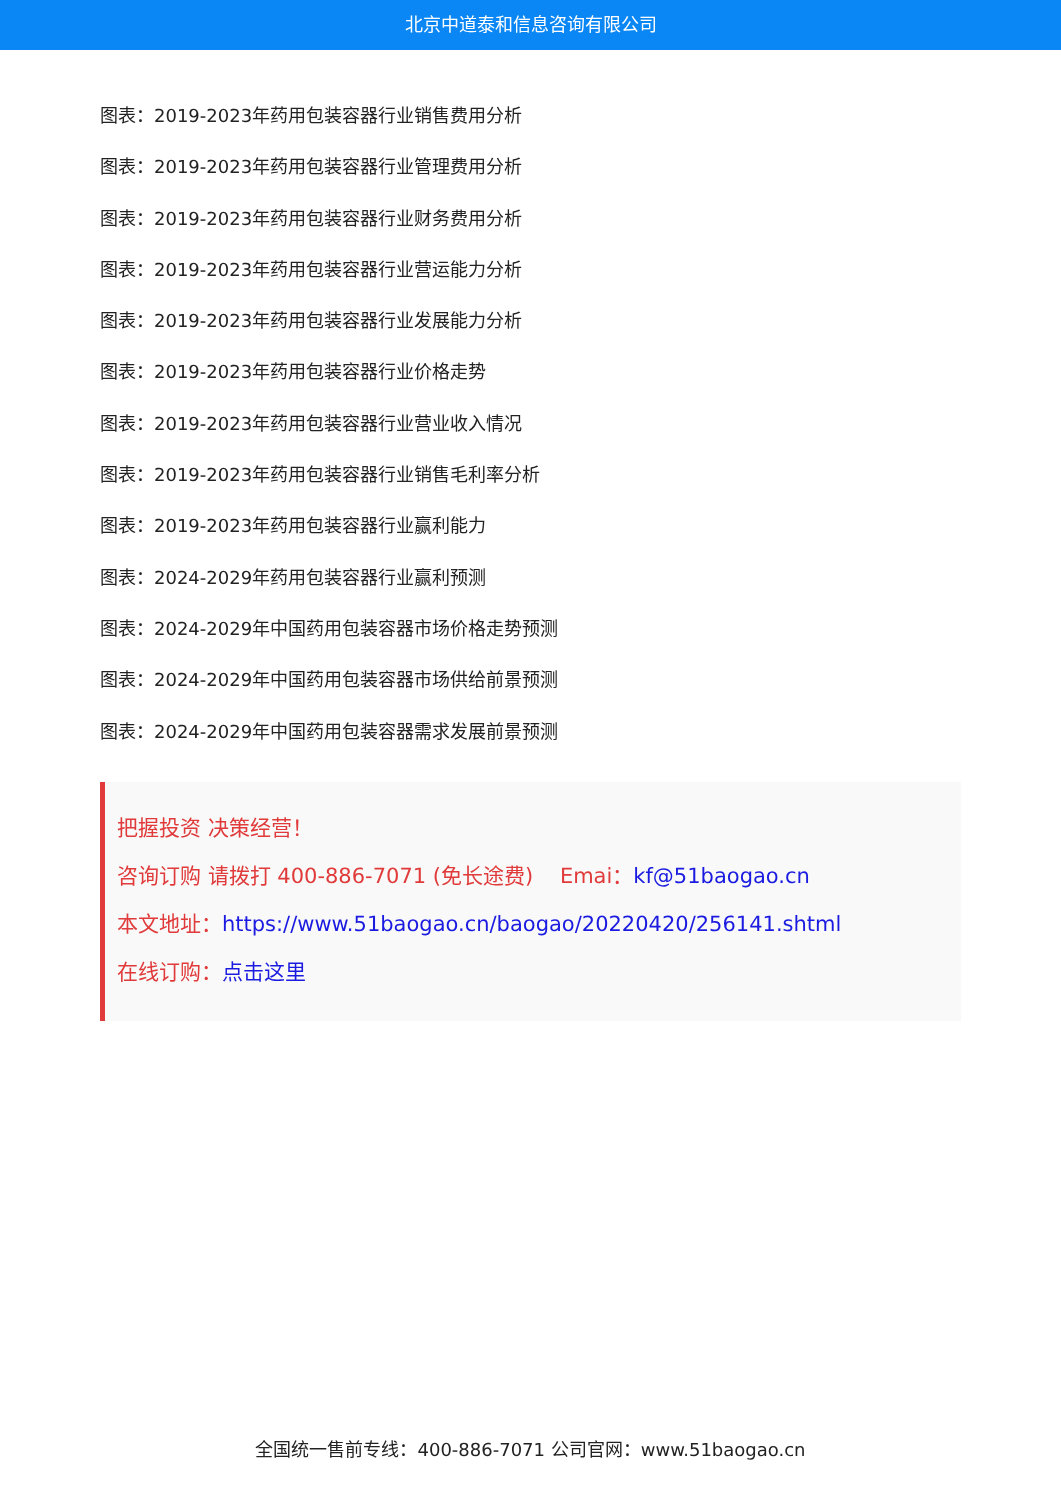北京中道泰和信息咨询有限公司
图表：2019-2023年药用包装容器行业销售费用分析
图表：2019-2023年药用包装容器行业管理费用分析
图表：2019-2023年药用包装容器行业财务费用分析
图表：2019-2023年药用包装容器行业营运能力分析
图表：2019-2023年药用包装容器行业发展能力分析
图表：2019-2023年药用包装容器行业价格走势
图表：2019-2023年药用包装容器行业营业收入情况
图表：2019-2023年药用包装容器行业销售毛利率分析
图表：2019-2023年药用包装容器行业赢利能力
图表：2024-2029年药用包装容器行业赢利预测
图表：2024-2029年中国药用包装容器市场价格走势预测
图表：2024-2029年中国药用包装容器市场供给前景预测
图表：2024-2029年中国药用包装容器需求发展前景预测
把握投资 决策经营！
咨询订购 请拨打 400-886-7071 (免长途费) Emai：kf@51baogao.cn
本文地址：https://www.51baogao.cn/baogao/20220420/256141.shtml
在线订购：点击这里
全国统一售前专线：400-886-7071 公司官网：www.51baogao.cn